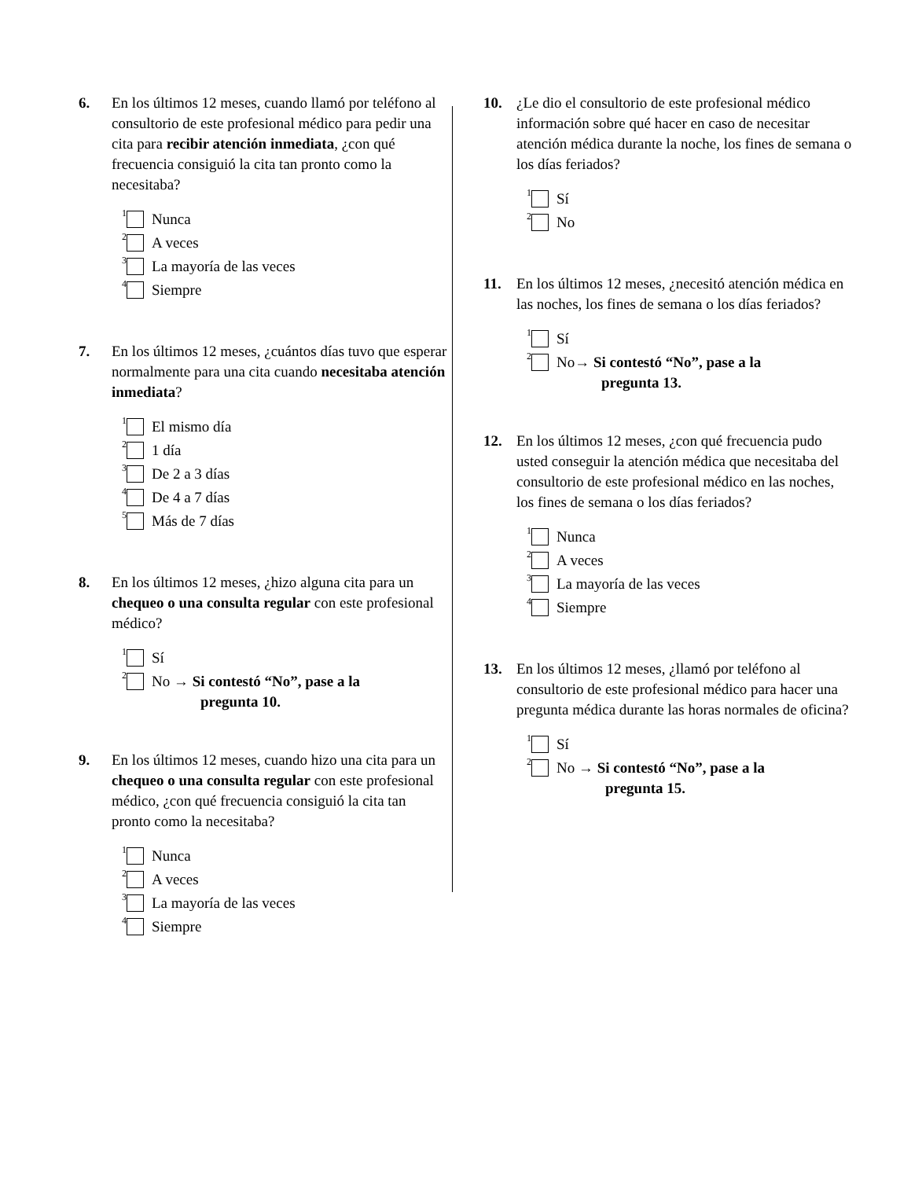6. En los últimos 12 meses, cuando llamó por teléfono al consultorio de este profesional médico para pedir una cita para recibir atención inmediata, ¿con qué frecuencia consiguió la cita tan pronto como la necesitaba?
<sup>1</sup> Nunca
<sup>2</sup> A veces
<sup>3</sup> La mayoría de las veces
<sup>4</sup> Siempre
7. En los últimos 12 meses, ¿cuántos días tuvo que esperar normalmente para una cita cuando necesitaba atención inmediata?
<sup>1</sup> El mismo día
<sup>2</sup> 1 día
<sup>3</sup> De 2 a 3 días
<sup>4</sup> De 4 a 7 días
<sup>5</sup> Más de 7 días
8. En los últimos 12 meses, ¿hizo alguna cita para un chequeo o una consulta regular con este profesional médico?
<sup>1</sup> Sí
<sup>2</sup> No → Si contestó “No”, pase a la
pregunta 10.
9. En los últimos 12 meses, cuando hizo una cita para un chequeo o una consulta regular con este profesional médico, ¿con qué frecuencia consiguió la cita tan pronto como la necesitaba?
<sup>1</sup> Nunca
<sup>2</sup> A veces
<sup>3</sup> La mayoría de las veces
<sup>4</sup> Siempre
10. ¿Le dio el consultorio de este profesional médico información sobre qué hacer en caso de necesitar atención médica durante la noche, los fines de semana o los días feriados?
<sup>1</sup> Sí
<sup>2</sup> No
11. En los últimos 12 meses, ¿necesitó atención médica en las noches, los fines de semana o los días feriados?
<sup>1</sup> Sí
<sup>2</sup> No→ Si contestó “No”, pase a la
pregunta 13.
12. En los últimos 12 meses, ¿con qué frecuencia pudo usted conseguir la atención médica que necesitaba del consultorio de este profesional médico en las noches, los fines de semana o los días feriados?
<sup>1</sup> Nunca
<sup>2</sup> A veces
<sup>3</sup> La mayoría de las veces
<sup>4</sup> Siempre
13. En los últimos 12 meses, ¿llamó por teléfono al consultorio de este profesional médico para hacer una pregunta médica durante las horas normales de oficina?
<sup>1</sup> Sí
<sup>2</sup> No → Si contestó “No”, pase a la
pregunta 15.